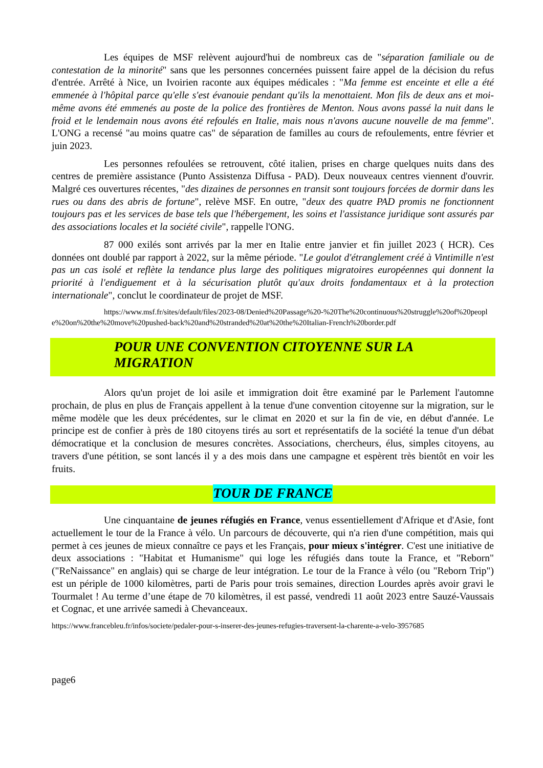Les équipes de MSF relèvent aujourd'hui de nombreux cas de "séparation familiale ou de contestation de la minorité" sans que les personnes concernées puissent faire appel de la décision du refus d'entrée. Arrêté à Nice, un Ivoirien raconte aux équipes médicales : "Ma femme est enceinte et elle a été emmenée à l'hôpital parce qu'elle s'est évanouie pendant qu'ils la menottaient. Mon fils de deux ans et moi-même avons été emmenés au poste de la police des frontières de Menton. Nous avons passé la nuit dans le froid et le lendemain nous avons été refoulés en Italie, mais nous n'avons aucune nouvelle de ma femme". L'ONG a recensé "au moins quatre cas" de séparation de familles au cours de refoulements, entre février et juin 2023.
Les personnes refoulées se retrouvent, côté italien, prises en charge quelques nuits dans des centres de première assistance (Punto Assistenza Diffusa - PAD). Deux nouveaux centres viennent d'ouvrir. Malgré ces ouvertures récentes, "des dizaines de personnes en transit sont toujours forcées de dormir dans les rues ou dans des abris de fortune", relève MSF. En outre, "deux des quatre PAD promis ne fonctionnent toujours pas et les services de base tels que l'hébergement, les soins et l'assistance juridique sont assurés par des associations locales et la société civile", rappelle l'ONG.
87 000 exilés sont arrivés par la mer en Italie entre janvier et fin juillet 2023 ( HCR). Ces données ont doublé par rapport à 2022, sur la même période. "Le goulot d'étranglement créé à Vintimille n'est pas un cas isolé et reflète la tendance plus large des politiques migratoires européennes qui donnent la priorité à l'endiguement et à la sécurisation plutôt qu'aux droits fondamentaux et à la protection internationale", conclut le coordinateur de projet de MSF.
https://www.msf.fr/sites/default/files/2023-08/Denied%20Passage%20-%20The%20continuous%20struggle%20of%20people%20on%20the%20move%20pushed-back%20and%20stranded%20at%20the%20Italian-French%20border.pdf
POUR UNE CONVENTION CITOYENNE SUR LA MIGRATION
Alors qu'un projet de loi asile et immigration doit être examiné par le Parlement l'automne prochain, de plus en plus de Français appellent à la tenue d'une convention citoyenne sur la migration, sur le même modèle que les deux précédentes, sur le climat en 2020 et sur la fin de vie, en début d'année. Le principe est de confier à près de 180 citoyens tirés au sort et représentatifs de la société la tenue d'un débat démocratique et la conclusion de mesures concrètes. Associations, chercheurs, élus, simples citoyens, au travers d'une pétition, se sont lancés il y a des mois dans une campagne et espèrent très bientôt en voir les fruits.
TOUR DE FRANCE
Une cinquantaine de jeunes réfugiés en France, venus essentiellement d'Afrique et d'Asie, font actuellement le tour de la France à vélo. Un parcours de découverte, qui n'a rien d'une compétition, mais qui permet à ces jeunes de mieux connaître ce pays et les Français, pour mieux s'intégrer. C'est une initiative de deux associations : "Habitat et Humanisme" qui loge les réfugiés dans toute la France, et "Reborn" ("ReNaissance" en anglais) qui se charge de leur intégration. Le tour de la France à vélo (ou "Reborn Trip") est un périple de 1000 kilomètres, parti de Paris pour trois semaines, direction Lourdes après avoir gravi le Tourmalet ! Au terme d’une étape de 70 kilomètres, il est passé, vendredi 11 août 2023 entre Sauzé-Vaussais et Cognac, et une arrivée samedi à Chevanceaux.
https://www.francebleu.fr/infos/societe/pedaler-pour-s-inserer-des-jeunes-refugies-traversent-la-charente-a-velo-3957685
page6